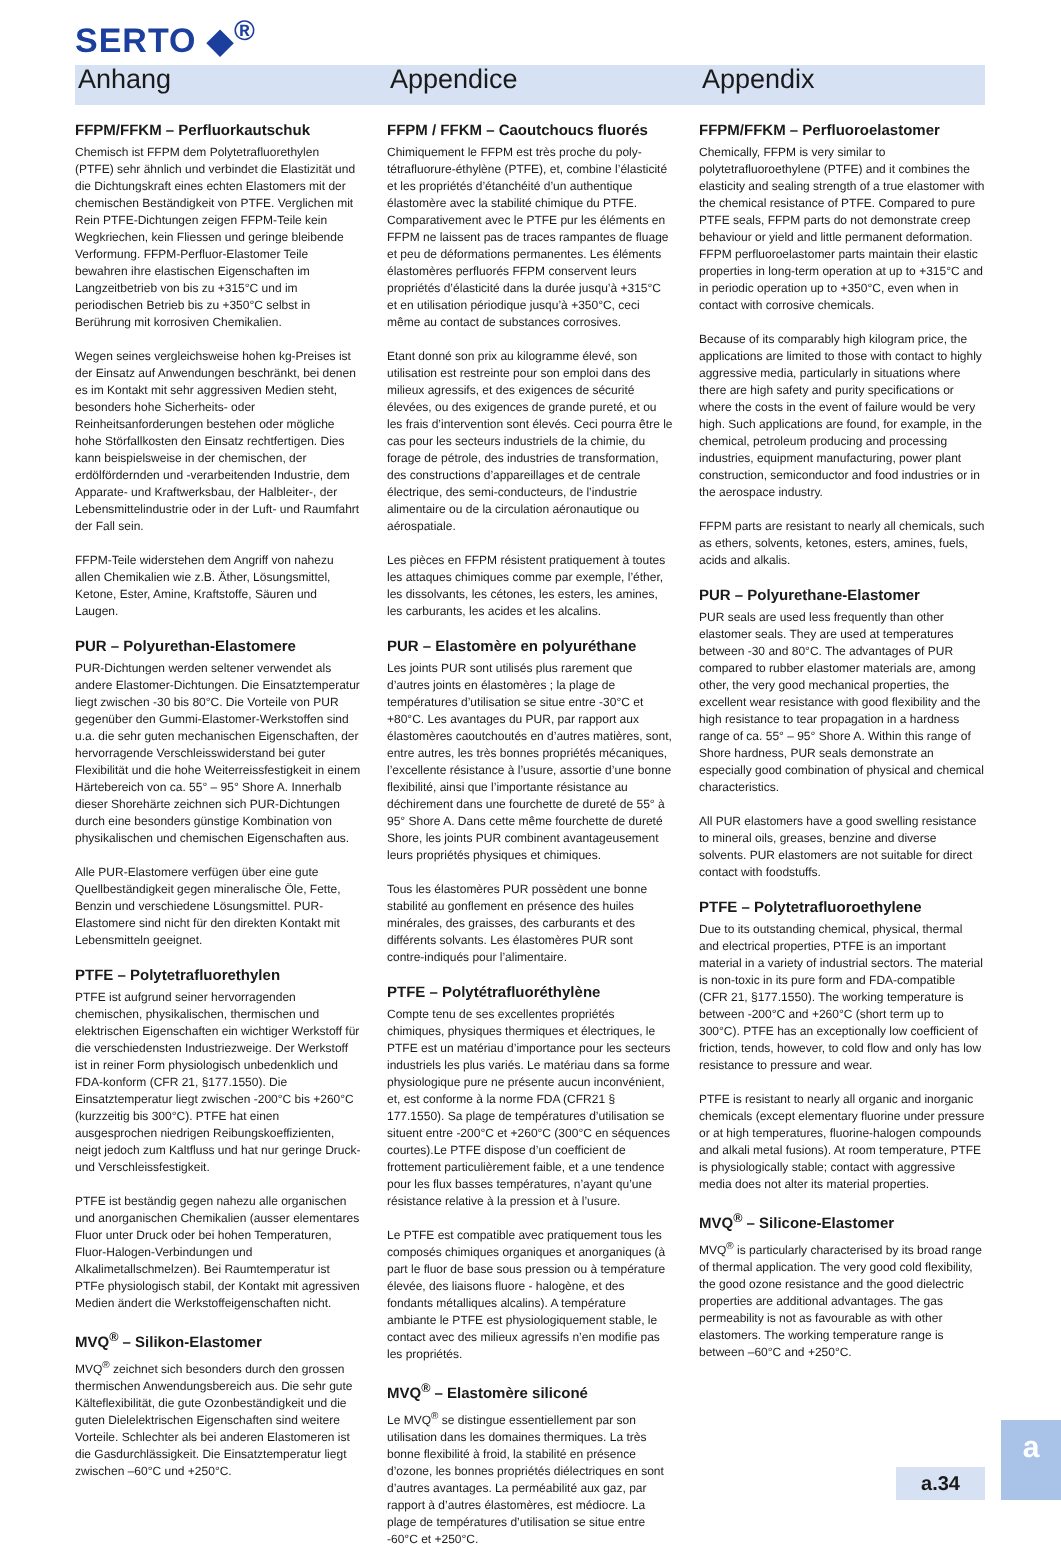SERTO ◆<sup>®</sup>
Anhang
FFPM/FFKM – Perfluorkautschuk
Chemisch ist FFPM dem Polytetrafluorethylen (PTFE) sehr ähnlich und verbindet die Elastizität und die Dichtungskraft eines echten Elastomers mit der chemischen Beständigkeit von PTFE. Verglichen mit Rein PTFE-Dichtungen zeigen FFPM-Teile kein Wegkriechen, kein Fliessen und geringe bleibende Verformung. FFPM-Perfluor-Elastomer Teile bewahren ihre elastischen Eigenschaften im Langzeitbetrieb von bis zu +315°C und im periodischen Betrieb bis zu +350°C selbst in Berührung mit korrosiven Chemikalien.
Wegen seines vergleichsweise hohen kg-Preises ist der Einsatz auf Anwendungen beschränkt, bei denen es im Kontakt mit sehr aggressiven Medien steht, besonders hohe Sicherheits- oder Reinheitsanforderungen bestehen oder mögliche hohe Störfallkosten den Einsatz rechtfertigen. Dies kann beispielsweise in der chemischen, der erdölfördernden und -verarbeitenden Industrie, dem Apparate- und Kraftwerksbau, der Halbleiter-, der Lebensmittelindustrie oder in der Luft- und Raumfahrt der Fall sein.
FFPM-Teile widerstehen dem Angriff von nahezu allen Chemikalien wie z.B. Äther, Lösungsmittel, Ketone, Ester, Amine, Kraftstoffe, Säuren und Laugen.
PUR – Polyurethan-Elastomere
PUR-Dichtungen werden seltener verwendet als andere Elastomer-Dichtungen. Die Einsatztemperatur liegt zwischen -30 bis 80°C. Die Vorteile von PUR gegenüber den Gummi-Elastomer-Werkstoffen sind u.a. die sehr guten mechanischen Eigenschaften, der hervorragende Verschleisswiderstand bei guter Flexibilität und die hohe Weiterreissfestigkeit in einem Härtebereich von ca. 55° – 95° Shore A. Innerhalb dieser Shorehärte zeichnen sich PUR-Dichtungen durch eine besonders günstige Kombination von physikalischen und chemischen Eigenschaften aus.
Alle PUR-Elastomere verfügen über eine gute Quellbeständigkeit gegen mineralische Öle, Fette, Benzin und verschiedene Lösungsmittel. PUR-Elastomere sind nicht für den direkten Kontakt mit Lebensmitteln geeignet.
PTFE – Polytetrafluorethylen
PTFE ist aufgrund seiner hervorragenden chemischen, physikalischen, thermischen und elektrischen Eigenschaften ein wichtiger Werkstoff für die verschiedensten Industriezweige. Der Werkstoff ist in reiner Form physiologisch unbedenklich und FDA-konform (CFR 21, §177.1550). Die Einsatztemperatur liegt zwischen -200°C bis +260°C (kurzzeitig bis 300°C). PTFE hat einen ausgesprochen niedrigen Reibungskoeffizienten, neigt jedoch zum Kaltfluss und hat nur geringe Druck- und Verschleissfestigkeit.
PTFE ist beständig gegen nahezu alle organischen und anorganischen Chemikalien (ausser elementares Fluor unter Druck oder bei hohen Temperaturen, Fluor-Halogen-Verbindungen und Alkalimetallschmelzen). Bei Raumtemperatur ist PTFe physiologisch stabil, der Kontakt mit agressiven Medien ändert die Werkstoffeigenschaften nicht.
MVQ<sup>®</sup> – Silikon-Elastomer
MVQ<sup>®</sup> zeichnet sich besonders durch den grossen thermischen Anwendungsbereich aus. Die sehr gute Kälteflexibilität, die gute Ozonbeständigkeit und die guten Dielelektrischen Eigenschaften sind weitere Vorteile. Schlechter als bei anderen Elastomeren ist die Gasdurchlässigkeit. Die Einsatztemperatur liegt zwischen –60°C und +250°C.
Appendice
FFPM / FFKM – Caoutchoucs fluorés
Chimiquement le FFPM est très proche du poly-tétrafluorure-éthylène (PTFE), et, combine l’élasticité et les propriétés d’étanchéité d’un authentique élastomère avec la stabilité chimique du PTFE. Comparativement avec le PTFE pur les éléments en FFPM ne laissent pas de traces rampantes de fluage et peu de déformations permanentes. Les éléments élastomères perfluorés FFPM conservent leurs propriétés d’élasticité dans la durée jusqu’à +315°C et en utilisation périodique jusqu’à +350°C, ceci même au contact de substances corrosives.
Etant donné son prix au kilogramme élevé, son utilisation est restreinte pour son emploi dans des milieux agressifs, et des exigences de sécurité élevées, ou des exigences de grande pureté, et ou les frais d’intervention sont élevés. Ceci pourra être le cas pour les secteurs industriels de la chimie, du forage de pétrole, des industries de transformation, des constructions d’appareillages et de centrale électrique, des semi-conducteurs, de l’industrie alimentaire ou de la circulation aéronautique ou aérospatiale.
Les pièces en FFPM résistent pratiquement à toutes les attaques chimiques comme par exemple, l’éther, les dissolvants, les cétones, les esters, les amines, les carburants, les acides et les alcalins.
PUR – Elastomère en polyuréthane
Les joints PUR sont utilisés plus rarement que d’autres joints en élastomères ; la plage de températures d’utilisation se situe entre -30°C et +80°C. Les avantages du PUR, par rapport aux élastomères caoutchoutés en d’autres matières, sont, entre autres, les très bonnes propriétés mécaniques, l’excellente résistance à l’usure, assortie d’une bonne flexibilité, ainsi que l’importante résistance au déchirement dans une fourchette de dureté de 55° à 95° Shore A. Dans cette même fourchette de dureté Shore, les joints PUR combinent avantageusement leurs propriétés physiques et chimiques.
Tous les élastomères PUR possèdent une bonne stabilité au gonflement en présence des huiles minérales, des graisses, des carburants et des différents solvants. Les élastomères PUR sont contre-indiqués pour l’alimentaire.
PTFE – Polytétrafluoréthylène
Compte tenu de ses excellentes propriétés chimiques, physiques thermiques et électriques, le PTFE est un matériau d’importance pour les secteurs industriels les plus variés. Le matériau dans sa forme physiologique pure ne présente aucun inconvénient, et, est conforme à la norme FDA (CFR21 § 177.1550). Sa plage de températures d’utilisation se situent entre -200°C et +260°C (300°C en séquences courtes).Le PTFE dispose d’un coefficient de frottement particulièrement faible, et a une tendence pour les flux basses températures, n’ayant qu’une résistance relative à la pression et à l’usure.
Le PTFE est compatible avec pratiquement tous les composés chimiques organiques et anorganiques (à part le fluor de base sous pression ou à température élevée, des liaisons fluore - halogène, et des fondants métalliques alcalins). A température ambiante le PTFE est physiologiquement stable, le contact avec des milieux agressifs n’en modifie pas les propriétés.
MVQ<sup>®</sup> – Elastomère siliconé
Le MVQ<sup>®</sup> se distingue essentiellement par son utilisation dans les domaines thermiques. La très bonne flexibilité à froid, la stabilité en présence d’ozone, les bonnes propriétés diélectriques en sont d’autres avantages. La perméabilité aux gaz, par rapport à d’autres élastomères, est médiocre. La plage de températures d’utilisation se situe entre -60°C et +250°C.
Appendix
FFPM/FFKM – Perfluoroelastomer
Chemically, FFPM is very similar to polytetrafluoroethylene (PTFE) and it combines the elasticity and sealing strength of a true elastomer with the chemical resistance of PTFE. Compared to pure PTFE seals, FFPM parts do not demonstrate creep behaviour or yield and little permanent deformation. FFPM perfluoroelastomer parts maintain their elastic properties in long-term operation at up to +315°C and in periodic operation up to +350°C, even when in contact with corrosive chemicals.
Because of its comparably high kilogram price, the applications are limited to those with contact to highly aggressive media, particularly in situations where there are high safety and purity specifications or where the costs in the event of failure would be very high. Such applications are found, for example, in the chemical, petroleum producing and processing industries, equipment manufacturing, power plant construction, semiconductor and food industries or in the aerospace industry.
FFPM parts are resistant to nearly all chemicals, such as ethers, solvents, ketones, esters, amines, fuels, acids and alkalis.
PUR – Polyurethane-Elastomer
PUR seals are used less frequently than other elastomer seals. They are used at temperatures between -30 and 80°C. The advantages of PUR compared to rubber elastomer materials are, among other, the very good mechanical properties, the excellent wear resistance with good flexibility and the high resistance to tear propagation in a hardness range of ca. 55° – 95° Shore A. Within this range of Shore hardness, PUR seals demonstrate an especially good combination of physical and chemical characteristics.
All PUR elastomers have a good swelling resistance to mineral oils, greases, benzine and diverse solvents. PUR elastomers are not suitable for direct contact with foodstuffs.
PTFE – Polytetrafluoroethylene
Due to its outstanding chemical, physical, thermal and electrical properties, PTFE is an important material in a variety of industrial sectors. The material is non-toxic in its pure form and FDA-compatible (CFR 21, §177.1550). The working temperature is between -200°C and +260°C (short term up to 300°C). PTFE has an exceptionally low coefficient of friction, tends, however, to cold flow and only has low resistance to pressure and wear.
PTFE is resistant to nearly all organic and inorganic chemicals (except elementary fluorine under pressure or at high temperatures, fluorine-halogen compounds and alkali metal fusions). At room temperature, PTFE is physiologically stable; contact with aggressive media does not alter its material properties.
MVQ<sup>®</sup> – Silicone-Elastomer
MVQ<sup>®</sup> is particularly characterised by its broad range of thermal application. The very good cold flexibility, the good ozone resistance and the good dielectric properties are additional advantages. The gas permeability is not as favourable as with other elastomers. The working temperature range is between –60°C and +250°C.
a.34
a